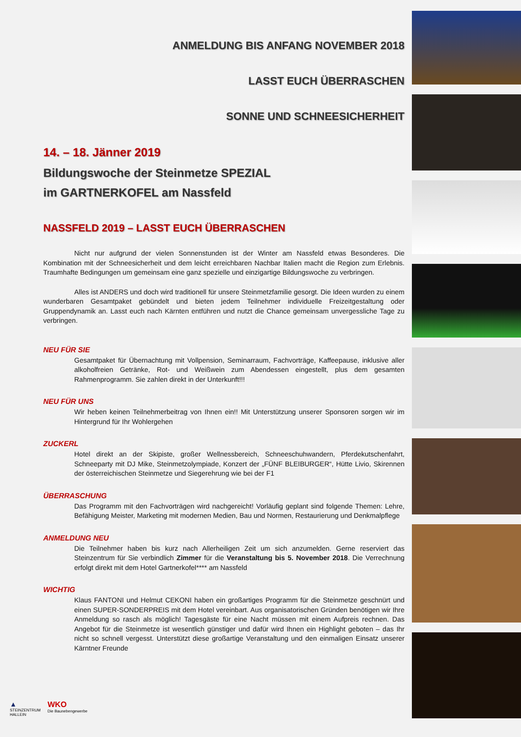ANMELDUNG BIS ANFANG NOVEMBER 2018
LASST EUCH ÜBERRASCHEN
SONNE UND SCHNEESICHERHEIT
14. – 18. Jänner 2019
Bildungswoche der Steinmetze SPEZIAL
im GARTNERKOFEL am Nassfeld
NASSFELD 2019 – LASST EUCH ÜBERRASCHEN
Nicht nur aufgrund der vielen Sonnenstunden ist der Winter am Nassfeld etwas Besonderes. Die Kombination mit der Schneesicherheit und dem leicht erreichbaren Nachbar Italien macht die Region zum Erlebnis. Traumhafte Bedingungen um gemeinsam eine ganz spezielle und einzigartige Bildungswoche zu verbringen.
Alles ist ANDERS und doch wird traditionell für unsere Steinmetzfamilie gesorgt. Die Ideen wurden zu einem wunderbaren Gesamtpaket gebündelt und bieten jedem Teilnehmer individuelle Freizeitgestaltung oder Gruppendynamik an. Lasst euch nach Kärnten entführen und nutzt die Chance gemeinsam unvergessliche Tage zu verbringen.
NEU FÜR SIE
Gesamtpaket für Übernachtung mit Vollpension, Seminarraum, Fachvorträge, Kaffeepause, inklusive aller alkoholfreien Getränke, Rot- und Weißwein zum Abendessen eingestellt, plus dem gesamten Rahmenprogramm. Sie zahlen direkt in der Unterkunft!!!
NEU FÜR UNS
Wir heben keinen Teilnehmerbeitrag von Ihnen ein!! Mit Unterstützung unserer Sponsoren sorgen wir im Hintergrund für Ihr Wohlergehen
ZUCKERL
Hotel direkt an der Skipiste, großer Wellnessbereich, Schneeschuhwandern, Pferdekutschenfahrt, Schneeparty mit DJ Mike, Steinmetzolympiade, Konzert der „FÜNF BLEIBURGER“, Hütte Livio, Skirennen der österreichischen Steinmetze und Siegerehrung wie bei der F1
ÜBERRASCHUNG
Das Programm mit den Fachvorträgen wird nachgereicht! Vorläufig geplant sind folgende Themen: Lehre, Befähigung Meister, Marketing mit modernen Medien, Bau und Normen, Restaurierung und Denkmalpflege
ANMELDUNG NEU
Die Teilnehmer haben bis kurz nach Allerheiligen Zeit um sich anzumelden. Gerne reserviert das Steinzentrum für Sie verbindlich Zimmer für die Veranstaltung bis 5. November 2018. Die Verrechnung erfolgt direkt mit dem Hotel Gartnerkofel**** am Nassfeld
WICHTIG
Klaus FANTONI und Helmut CEKONI haben ein großartiges Programm für die Steinmetze geschnürt und einen SUPER-SONDERPREIS mit dem Hotel vereinbart. Aus organisatorischen Gründen benötigen wir Ihre Anmeldung so rasch als möglich! Tagesgäste für eine Nacht müssen mit einem Aufpreis rechnen. Das Angebot für die Steinmetze ist wesentlich günstiger und dafür wird Ihnen ein Highlight geboten – das Ihr nicht so schnell vergesst. Unterstützt diese großartige Veranstaltung und den einmaligen Einsatz unserer Kärntner Freunde
▲
STEINZENTRUM
HALLEIN
WKO
Die Baunebengewerbe